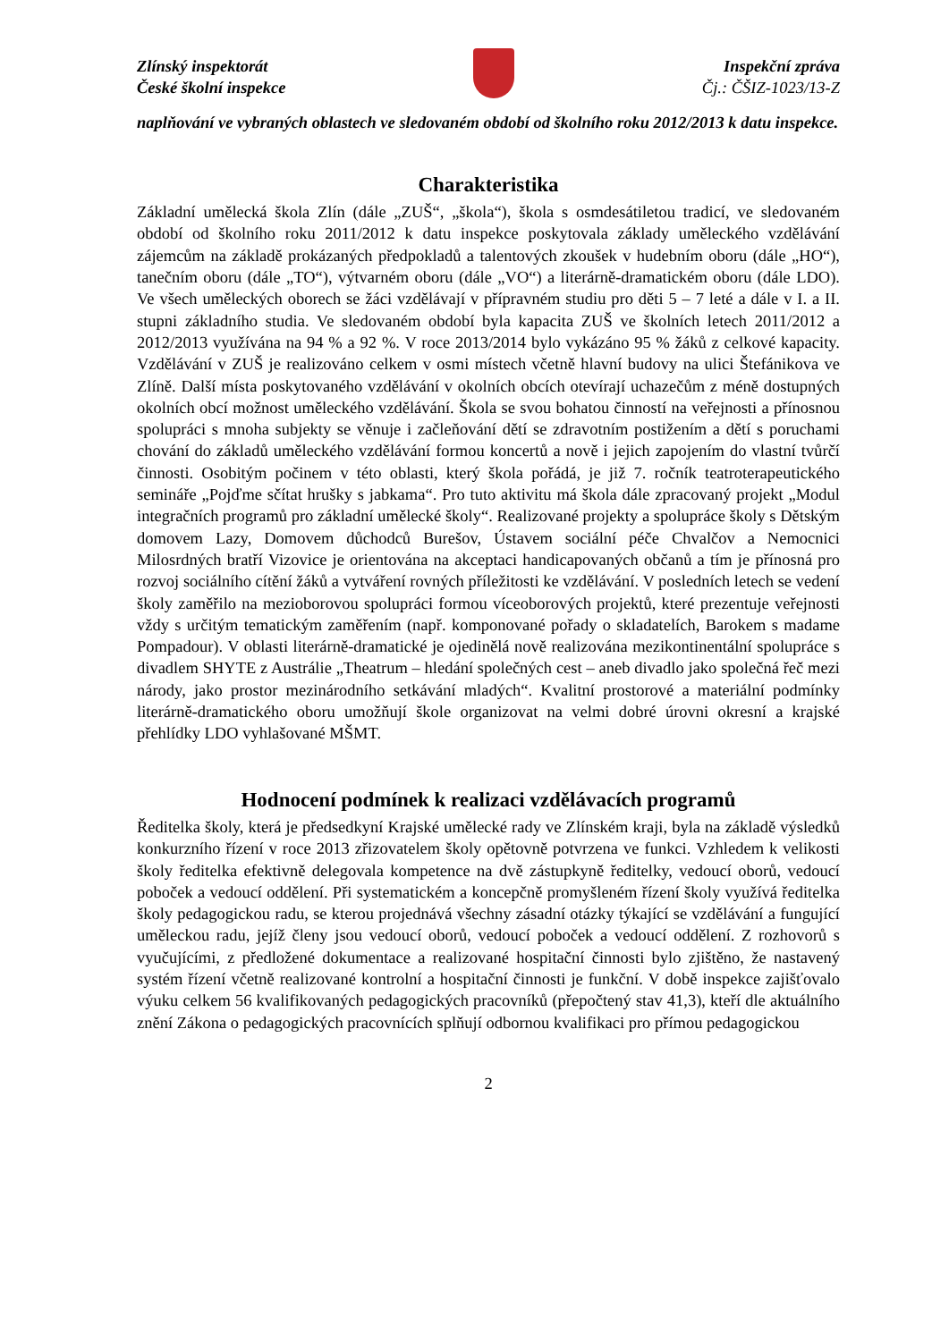Zlínský inspektorát
České školní inspekce
Inspekční zpráva
Čj.: ČŠIZ-1023/13-Z
naplňování ve vybraných oblastech ve sledovaném období od školního roku 2012/2013 k datu inspekce.
Charakteristika
Základní umělecká škola Zlín (dále „ZUŠ“, „škola“), škola s osmdesátiletou tradicí, ve sledovaném období od školního roku 2011/2012 k datu inspekce poskytovala základy uměleckého vzdělávání zájemcům na základě prokázaných předpokladů a talentových zkoušek v hudebním oboru (dále „HO“), tanečním oboru (dále „TO“), výtvarném oboru (dále „VO“) a literárně-dramatickém oboru (dále LDO). Ve všech uměleckých oborech se žáci vzdělávají v přípravném studiu pro děti 5 – 7 leté a dále v I. a II. stupni základního studia. Ve sledovaném období byla kapacita ZUŠ ve školních letech 2011/2012 a 2012/2013 využívána na 94 % a 92 %. V roce 2013/2014 bylo vykázáno 95 % žáků z celkové kapacity. Vzdělávání v ZUŠ je realizováno celkem v osmi místech včetně hlavní budovy na ulici Štefánikova ve Zlíně. Další místa poskytovaného vzdělávání v okolních obcích otevírají uchazečům z méně dostupných okolních obcí možnost uměleckého vzdělávání. Škola se svou bohatou činností na veřejnosti a přínosnou spolupráci s mnoha subjekty se věnuje i začleňování dětí se zdravotním postižením a dětí s poruchami chování do základů uměleckého vzdělávání formou koncertů a nově i jejich zapojením do vlastní tvůrčí činnosti. Osobitým počinem v této oblasti, který škola pořádá, je již 7. ročník teatroterapeutického semináře „Pojďme sčítat hrušky s jabkama“. Pro tuto aktivitu má škola dále zpracovaný projekt „Modul integračních programů pro základní umělecké školy“. Realizované projekty a spolupráce školy s Dětským domovem Lazy, Domovem důchodců Burešov, Ústavem sociální péče Chvalčov a Nemocnici Milosrdných bratří Vizovice je orientována na akceptaci handicapovaných občanů a tím je přínosná pro rozvoj sociálního cítění žáků a vytváření rovných příležitosti ke vzdělávání. V posledních letech se vedení školy zaměřilo na mezioborovou spolupráci formou víceoborových projektů, které prezentuje veřejnosti vždy s určitým tematickým zaměřením (např. komponované pořady o skladatelích, Barokem s madame Pompadour). V oblasti literárně-dramatické je ojedinělá nově realizována mezikontinentální spolupráce s divadlem SHYTE z Austrálie „Theatrum – hledání společných cest – aneb divadlo jako společná řeč mezi národy, jako prostor mezinárodního setkávání mladých“. Kvalitní prostorové a materiální podmínky literárně-dramatického oboru umožňují škole organizovat na velmi dobré úrovni okresní a krajské přehlídky LDO vyhlašované MŠMT.
Hodnocení podmínek k realizaci vzdělávacích programů
Ředitelka školy, která je předsedkyní Krajské umělecké rady ve Zlínském kraji, byla na základě výsledků konkurzního řízení v roce 2013 zřizovatelem školy opětovně potvrzena ve funkci. Vzhledem k velikosti školy ředitelka efektivně delegovala kompetence na dvě zástupkyně ředitelky, vedoucí oborů, vedoucí poboček a vedoucí oddělení. Při systematickém a koncepčně promyšleném řízení školy využívá ředitelka školy pedagogickou radu, se kterou projednává všechny zásadní otázky týkající se vzdělávání a fungující uměleckou radu, jejíž členy jsou vedoucí oborů, vedoucí poboček a vedoucí oddělení. Z rozhovorů s vyučujícími, z předložené dokumentace a realizované hospitační činnosti bylo zjištěno, že nastavený systém řízení včetně realizované kontrolní a hospitační činnosti je funkční. V době inspekce zajišťovalo výuku celkem 56 kvalifikovaných pedagogických pracovníků (přepočtený stav 41,3), kteří dle aktuálního znění Zákona o pedagogických pracovnících splňují odbornou kvalifikaci pro přímou pedagogickou
2